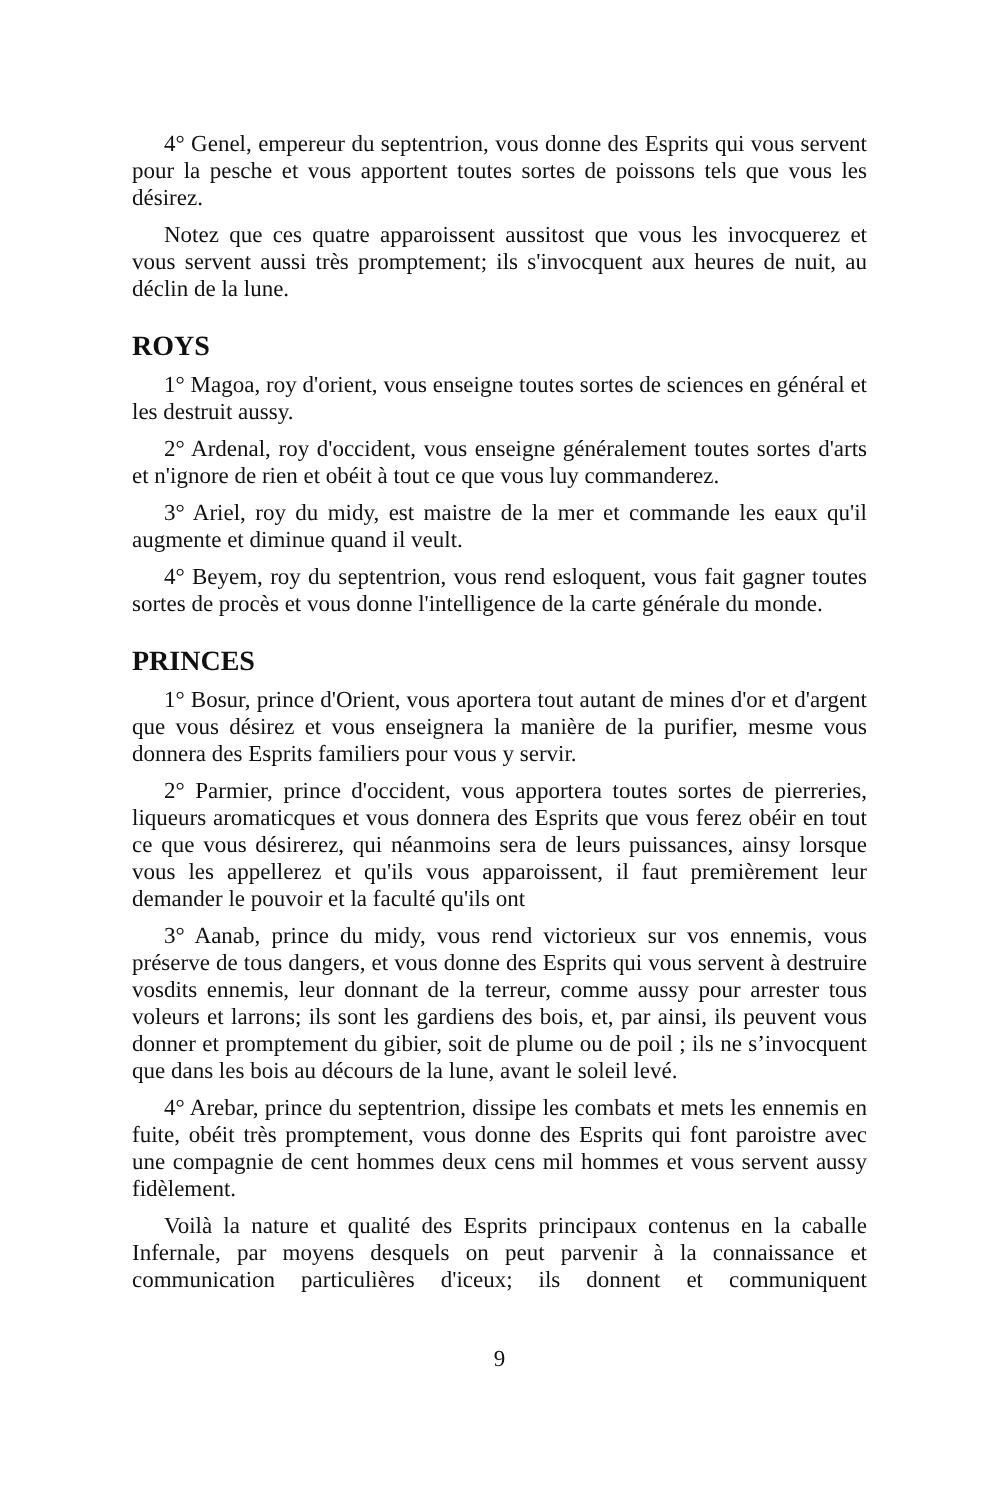4° Genel, empereur du septentrion, vous donne des Esprits qui vous servent pour la pesche et vous apportent toutes sortes de poissons tels que vous les désirez.
Notez que ces quatre apparoissent aussitost que vous les invocquerez et vous servent aussi très promptement; ils s'invocquent aux heures de nuit, au déclin de la lune.
ROYS
1° Magoa, roy d'orient, vous enseigne toutes sortes de sciences en général et les destruit aussy.
2° Ardenal, roy d'occident, vous enseigne généralement toutes sortes d'arts et n'ignore de rien et obéit à tout ce que vous luy commanderez.
3° Ariel, roy du midy, est maistre de la mer et commande les eaux qu'il augmente et diminue quand il veult.
4° Beyem, roy du septentrion, vous rend esloquent, vous fait gagner toutes sortes de procès et vous donne l'intelligence de la carte générale du monde.
PRINCES
1° Bosur, prince d'Orient, vous aportera tout autant de mines d'or et d'argent que vous désirez et vous enseignera la manière de la purifier, mesme vous donnera des Esprits familiers pour vous y servir.
2° Parmier, prince d'occident, vous apportera toutes sortes de pierreries, liqueurs aromaticques et vous donnera des Esprits que vous ferez obéir en tout ce que vous désirerez, qui néanmoins sera de leurs puissances, ainsy lorsque vous les appellerez et qu'ils vous apparoissent, il faut premièrement leur demander le pouvoir et la faculté qu'ils ont
3° Aanab, prince du midy, vous rend victorieux sur vos ennemis, vous préserve de tous dangers, et vous donne des Esprits qui vous servent à destruire vosdits ennemis, leur donnant de la terreur, comme aussy pour arrester tous voleurs et larrons; ils sont les gardiens des bois, et, par ainsi, ils peuvent vous donner et promptement du gibier, soit de plume ou de poil ; ils ne s’invocquent que dans les bois au décours de la lune, avant le soleil levé.
4° Arebar, prince du septentrion, dissipe les combats et mets les ennemis en fuite, obéit très promptement, vous donne des Esprits qui font paroistre avec une compagnie de cent hommes deux cens mil hommes et vous servent aussy fidèlement.
Voilà la nature et qualité des Esprits principaux contenus en la caballe Infernale, par moyens desquels on peut parvenir à la connaissance et communication particulières d'iceux; ils donnent et communiquent
9